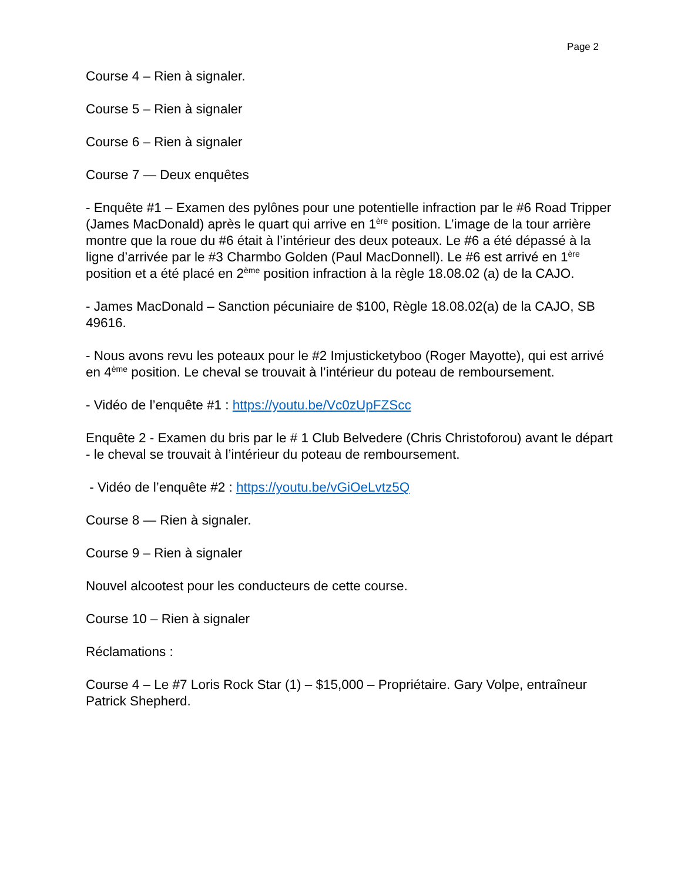Page 2
Course 4 – Rien à signaler.
Course 5 – Rien à signaler
Course 6 – Rien à signaler
Course 7 — Deux enquêtes
- Enquête #1 – Examen des pylônes pour une potentielle infraction par le #6 Road Tripper (James MacDonald) après le quart qui arrive en 1<sup>ère</sup> position. L’image de la tour arrière montre que la roue du #6 était à l’intérieur des deux poteaux. Le #6 a été dépassé à la ligne d’arrivée par le #3 Charmbo Golden (Paul MacDonnell). Le #6 est arrivé en 1<sup>ère</sup> position et a été placé en 2<sup>ème</sup> position infraction à la règle 18.08.02 (a) de la CAJO.
- James MacDonald – Sanction pécuniaire de $100, Règle 18.08.02(a) de la CAJO, SB 49616.
- Nous avons revu les poteaux pour le #2 Imjusticketyboo (Roger Mayotte), qui est arrivé en 4<sup>ème</sup> position. Le cheval se trouvait à l’intérieur du poteau de remboursement.
- Vidéo de l’enquête #1 : https://youtu.be/Vc0zUpFZScc
Enquête 2 - Examen du bris par le # 1 Club Belvedere (Chris Christoforou) avant le départ - le cheval se trouvait à l’intérieur du poteau de remboursement.
- Vidéo de l’enquête #2 : https://youtu.be/vGiOeLvtz5Q
Course 8 — Rien à signaler.
Course 9 – Rien à signaler
Nouvel alcootest pour les conducteurs de cette course.
Course 10 – Rien à signaler
Réclamations :
Course 4 – Le #7 Loris Rock Star (1) – $15,000 – Propriétaire. Gary Volpe, entraîneur Patrick Shepherd.